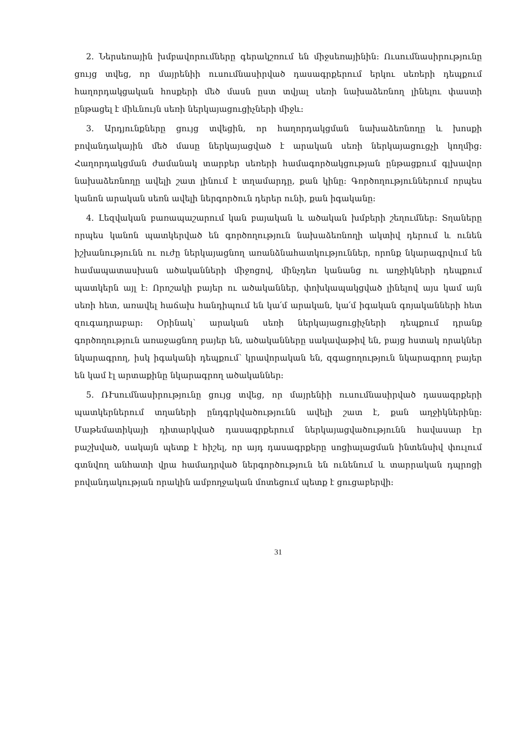2. Ներսեռային խմբավորումները գերակշռում են միջսեռայինին: Ուսումնասիրությունը ցույց տվեց, որ մայրենիի ուսումնասիրված դասագրքերում երկու սեռերի դեպքում հաղորդակցական հոսքերի մեծ մասն ըստ տվյալ սեռի նախաձեռնող լինելու փաստի ընթացել է միևնույն սեռի ներկայացուցիչների միջև:
3. Արդյունքները ցույց տվեցին, որ հաղորդակցման նախաձեռնողը և խոսքի բովանդակային մեծ մասը ներկայացված է արական սեռի ներկայացուցչի կողմից: Հաղորդակցման ժամանակ տարբեր սեռերի համագործակցության ընթացքում գլխավոր նախաձեռնողը ավելի շատ լինում է տղամարդը, քան կինը: Գործողություններում որպես կանոն արական սեռն ավելի ներգործուն դերեր ունի, քան իգականը:
4. Լեզվական բառապաշարում կան բայական և ածական խմբերի շեղումներ: Տղաները որպես կանոն պատկերված են գործողություն նախաձեռնողի ակտիվ դերում և ունեն իշխանությունն ու ուժը ներկայացնող առանձնահատկություններ, որոնք նկարագրվում են համապատասխան ածականների միջոցով, մինչդեռ կանանց ու աղջիկների դեպքում պատկերն այլ է: Որոշակի բայեր ու ածականներ, փոխկապակցված լինելով այս կամ այն սեռի հետ, առավել հաճախ հանդիպում են կա՛մ արական, կա՛մ իգական գոյականների հետ զուգադրաբար: Օրինակ՝ արական սեռի ներկայացուցիչների դեպքում դրանք գործողություն առաջացնող բայեր են, ածականները սակավաթիվ են, բայց հստակ որակներ նկարագրող, իսկ իգականի դեպքում՝ կրավորական են, զգացողություն նկարագրող բայեր են կամ էլ արտաքինը նկարագրող ածականներ:
5. ՌՒսումնասիրությունը ցույց տվեց, որ մայրենիի ուսումնասիրված դասագրքերի պատկերներում տղաների ընդգրկվածությունն ավելի շատ է, քան աղջիկներինը: Մաթեմատիկայի դիտարկված դասագրքերում ներկայացվածությունն հավասար էր բաշխված, սակայն պետք է հիշել, որ այդ դասագրքերը սոցիալացման ինտենսիվ փուլում գտնվող անհատի վրա համադրված ներգործություն են ունենում և տարրական դպրոցի բովանդակության որակին ամբողջական մոտեցում պետք է ցուցաբերվի:
31